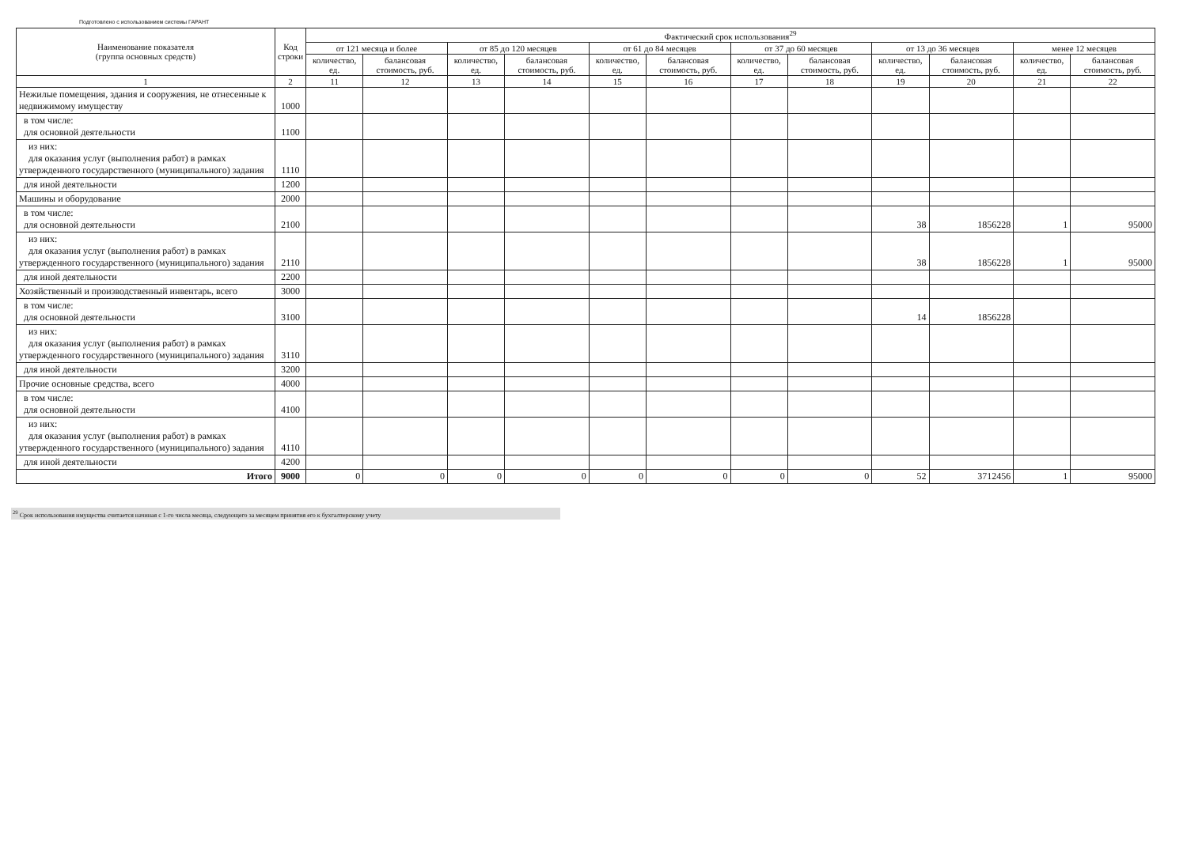Подготовлено с использованием системы ГАРАНТ
| Наименование показателя (группа основных средств) | Код строки | Фактический срок использования<sup>29</sup> | | | | | | | | | | | |
| --- | --- | --- | --- | --- | --- | --- | --- | --- | --- | --- | --- | --- | --- |
| | | от 121 месяца и более | | от 85 до 120 месяцев | | от 61 до 84 месяцев | | от 37 до 60 месяцев | | от 13 до 36 месяцев | | менее 12 месяцев | |
| | | количество, ед. | балансовая стоимость, руб. | количество, ед. | балансовая стоимость, руб. | количество, ед. | балансовая стоимость, руб. | количество, ед. | балансовая стоимость, руб. | количество, ед. | балансовая стоимость, руб. | количество, ед. | балансовая стоимость, руб. |
| 1 | 2 | 11 | 12 | 13 | 14 | 15 | 16 | 17 | 18 | 19 | 20 | 21 | 22 |
| Нежилые помещения, здания и сооружения, не отнесенные к недвижимому имуществу | 1000 | | | | | | | | | | | | |
| в том числе: для основной деятельности | 1100 | | | | | | | | | | | | |
| из них: для оказания услуг (выполнения работ) в рамках утвержденного государственного (муниципального) задания | 1110 | | | | | | | | | | | | |
| для иной деятельности | 1200 | | | | | | | | | | | | |
| Машины и оборудование | 2000 | | | | | | | | | | | | |
| в том числе: для основной деятельности | 2100 | | | | | | | | | 38 | 1856228 | 1 | 95000 |
| из них: для оказания услуг (выполнения работ) в рамках утвержденного государственного (муниципального) задания | 2110 | | | | | | | | | 38 | 1856228 | 1 | 95000 |
| для иной деятельности | 2200 | | | | | | | | | | | | |
| Хозяйственный и производственный инвентарь, всего | 3000 | | | | | | | | | | | | |
| в том числе: для основной деятельности | 3100 | | | | | | | | | 14 | 1856228 | | |
| из них: для оказания услуг (выполнения работ) в рамках утвержденного государственного (муниципального) задания | 3110 | | | | | | | | | | | | |
| для иной деятельности | 3200 | | | | | | | | | | | | |
| Прочие основные средства, всего | 4000 | | | | | | | | | | | | |
| в том числе: для основной деятельности | 4100 | | | | | | | | | | | | |
| из них: для оказания услуг (выполнения работ) в рамках утвержденного государственного (муниципального) задания | 4110 | | | | | | | | | | | | |
| для иной деятельности | 4200 | | | | | | | | | | | | |
| Итого | 9000 | 0 | 0 | 0 | 0 | 0 | 0 | 0 | 0 | 52 | 3712456 | 1 | 95000 |
<sup>29</sup> Срок использования имущества считается начиная с 1-го числа месяца, следующего за месяцем принятия его к бухгалтерскому учету